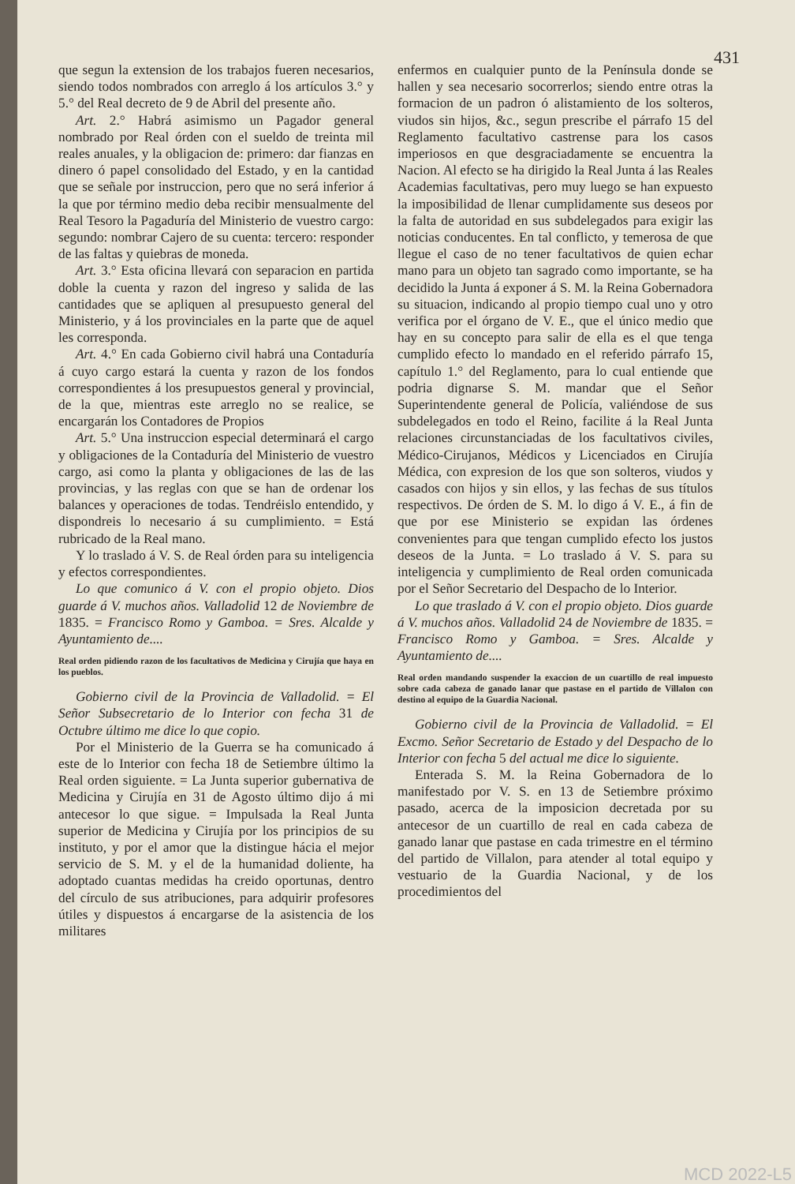431
que segun la extension de los trabajos fueren necesarios, siendo todos nombrados con arreglo á los artículos 3.° y 5.° del Real decreto de 9 de Abril del presente año.
Art. 2.° Habrá asimismo un Pagador general nombrado por Real órden con el sueldo de treinta mil reales anuales, y la obligacion de: primero: dar fianzas en dinero ó papel consolidado del Estado, y en la cantidad que se señale por instruccion, pero que no será inferior á la que por término medio deba recibir mensualmente del Real Tesoro la Pagaduría del Ministerio de vuestro cargo: segundo: nombrar Cajero de su cuenta: tercero: responder de las faltas y quiebras de moneda.
Art. 3.° Esta oficina llevará con separacion en partida doble la cuenta y razon del ingreso y salida de las cantidades que se apliquen al presupuesto general del Ministerio, y á los provinciales en la parte que de aquel les corresponda.
Art. 4.° En cada Gobierno civil habrá una Contaduría á cuyo cargo estará la cuenta y razon de los fondos correspondientes á los presupuestos general y provincial, de la que, mientras este arreglo no se realice, se encargarán los Contadores de Propios
Art. 5.° Una instruccion especial determinará el cargo y obligaciones de la Contaduría del Ministerio de vuestro cargo, asi como la planta y obligaciones de las de las provincias, y las reglas con que se han de ordenar los balances y operaciones de todas. Tendréislo entendido, y dispondreis lo necesario á su cumplimiento. = Está rubricado de la Real mano.
Y lo traslado á V. S. de Real órden para su inteligencia y efectos correspondientes.
Lo que comunico á V. con el propio objeto. Dios guarde á V. muchos años. Valladolid 12 de Noviembre de 1835. = Francisco Romo y Gamboa. = Sres. Alcalde y Ayuntamiento de....
Real orden pidiendo razon de los facultativos de Medicina y Cirujía que haya en los pueblos.
Gobierno civil de la Provincia de Valladolid. = El Señor Subsecretario de lo Interior con fecha 31 de Octubre último me dice lo que copio.
Por el Ministerio de la Guerra se ha comunicado á este de lo Interior con fecha 18 de Setiembre último la Real orden siguiente. = La Junta superior gubernativa de Medicina y Cirujía en 31 de Agosto último dijo á mi antecesor lo que sigue. = Impulsada la Real Junta superior de Medicina y Cirujía por los principios de su instituto, y por el amor que la distingue hácia el mejor servicio de S. M. y el de la humanidad doliente, ha adoptado cuantas medidas ha creido oportunas, dentro del círculo de sus atribuciones, para adquirir profesores útiles y dispuestos á encargarse de la asistencia de los militares
enfermos en cualquier punto de la Península donde se hallen y sea necesario socorrerlos; siendo entre otras la formacion de un padron ó alistamiento de los solteros, viudos sin hijos, &c., segun prescribe el párrafo 15 del Reglamento facultativo castrense para los casos imperiosos en que desgraciadamente se encuentra la Nacion. Al efecto se ha dirigido la Real Junta á las Reales Academias facultativas, pero muy luego se han expuesto la imposibilidad de llenar cumplidamente sus deseos por la falta de autoridad en sus subdelegados para exigir las noticias conducentes. En tal conflicto, y temerosa de que llegue el caso de no tener facultativos de quien echar mano para un objeto tan sagrado como importante, se ha decidido la Junta á exponer á S. M. la Reina Gobernadora su situacion, indicando al propio tiempo cual uno y otro verifica por el órgano de V. E., que el único medio que hay en su concepto para salir de ella es el que tenga cumplido efecto lo mandado en el referido párrafo 15, capítulo 1.° del Reglamento, para lo cual entiende que podria dignarse S. M. mandar que el Señor Superintendente general de Policía, valiéndose de sus subdelegados en todo el Reino, facilite á la Real Junta relaciones circunstanciadas de los facultativos civiles, Médico-Cirujanos, Médicos y Licenciados en Cirujía Médica, con expresion de los que son solteros, viudos y casados con hijos y sin ellos, y las fechas de sus títulos respectivos. De órden de S. M. lo digo á V. E., á fin de que por ese Ministerio se expidan las órdenes convenientes para que tengan cumplido efecto los justos deseos de la Junta. = Lo traslado á V. S. para su inteligencia y cumplimiento de Real orden comunicada por el Señor Secretario del Despacho de lo Interior.
Lo que traslado á V. con el propio objeto. Dios guarde á V. muchos años. Valladolid 24 de Noviembre de 1835. = Francisco Romo y Gamboa. = Sres. Alcalde y Ayuntamiento de....
Real orden mandando suspender la exaccion de un cuartillo de real impuesto sobre cada cabeza de ganado lanar que pastase en el partido de Villalon con destino al equipo de la Guardia Nacional.
Gobierno civil de la Provincia de Valladolid. = El Excmo. Señor Secretario de Estado y del Despacho de lo Interior con fecha 5 del actual me dice lo siguiente.
Enterada S. M. la Reina Gobernadora de lo manifestado por V. S. en 13 de Setiembre próximo pasado, acerca de la imposicion decretada por su antecesor de un cuartillo de real en cada cabeza de ganado lanar que pastase en cada trimestre en el término del partido de Villalon, para atender al total equipo y vestuario de la Guardia Nacional, y de los procedimientos del
MCD 2022-L5